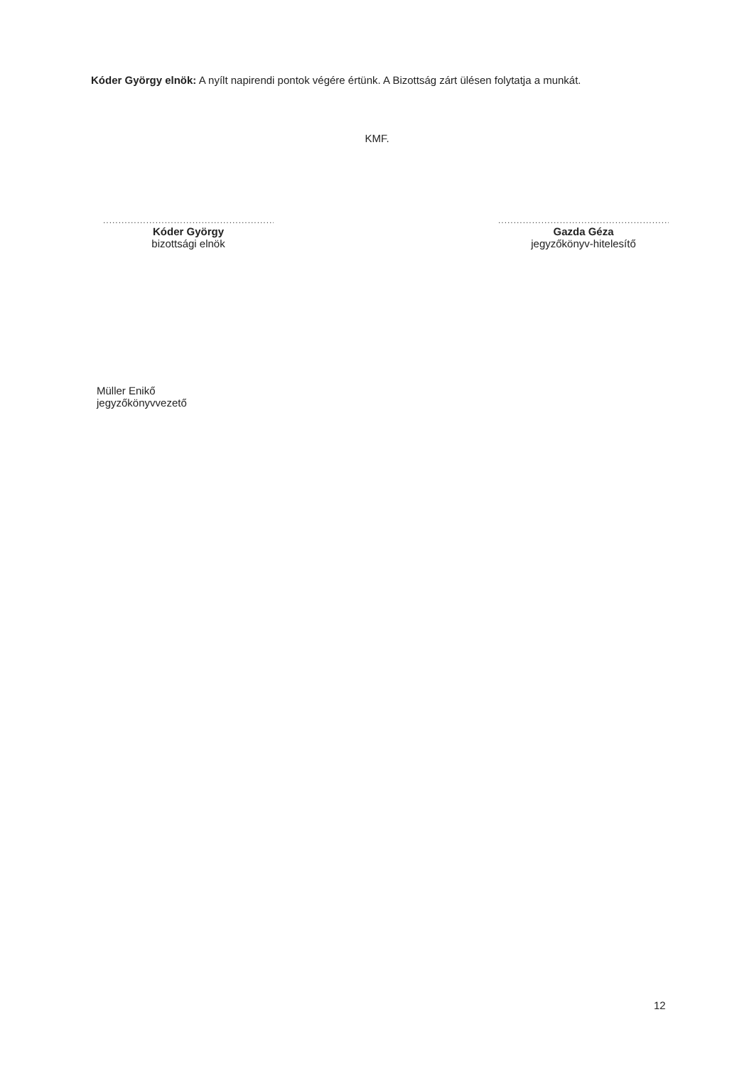Kóder György elnök: A nyílt napirendi pontok végére értünk. A Bizottság zárt ülésen folytatja a munkát.
KMF.
............................................................
Kóder György
bizottsági elnök
............................................................
Gazda Géza
jegyzőkönyv-hitelesítő
Müller Enikő
jegyzőkönyvvezető
12